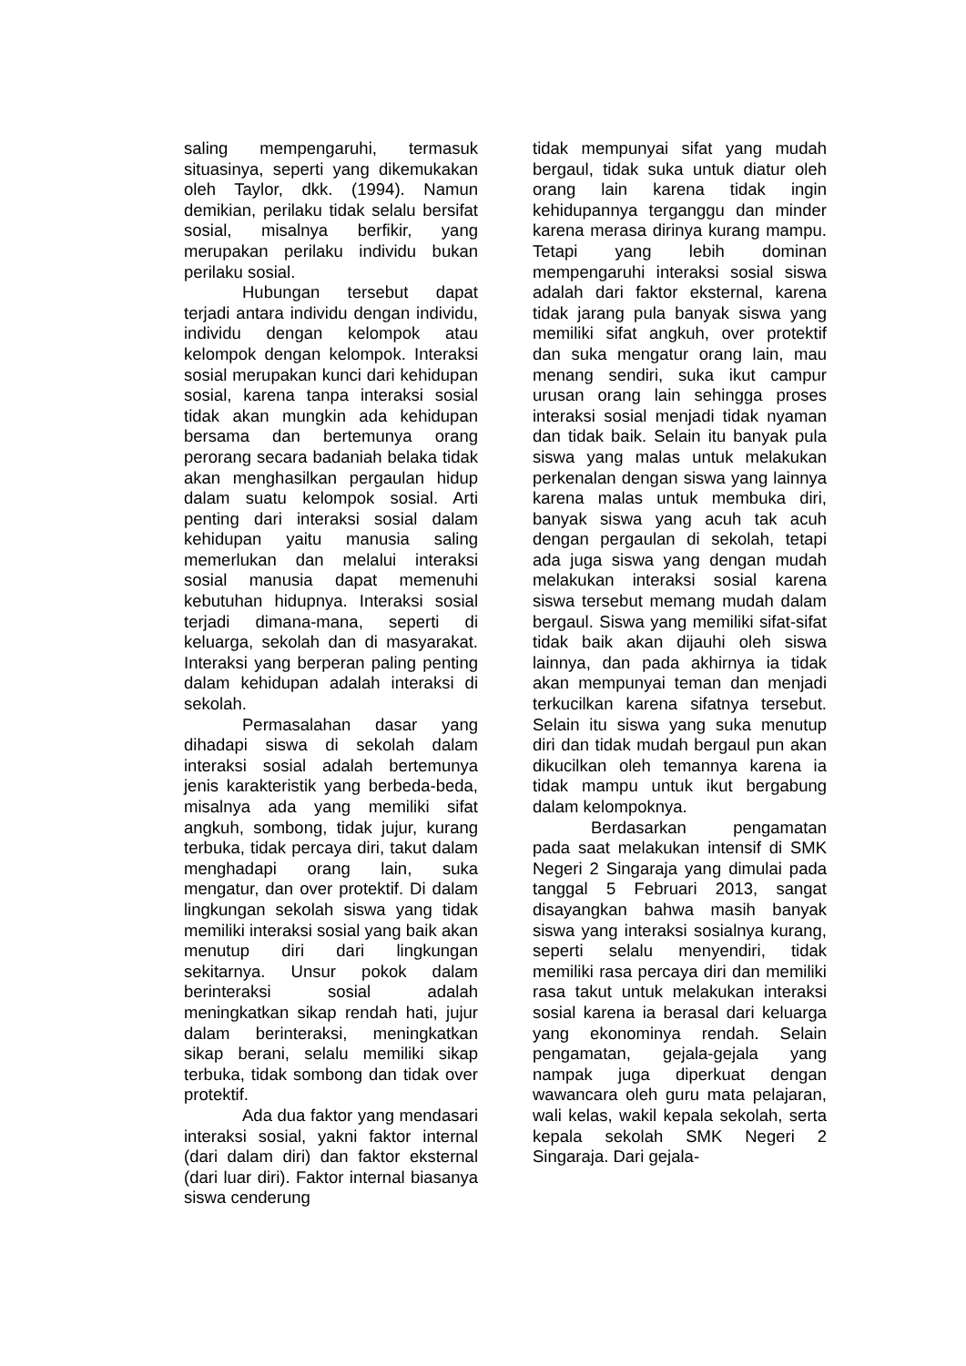saling mempengaruhi, termasuk situasinya, seperti yang dikemukakan oleh Taylor, dkk. (1994). Namun demikian, perilaku tidak selalu bersifat sosial, misalnya berfikir, yang merupakan perilaku individu bukan perilaku sosial.
Hubungan tersebut dapat terjadi antara individu dengan individu, individu dengan kelompok atau kelompok dengan kelompok. Interaksi sosial merupakan kunci dari kehidupan sosial, karena tanpa interaksi sosial tidak akan mungkin ada kehidupan bersama dan bertemunya orang perorang secara badaniah belaka tidak akan menghasilkan pergaulan hidup dalam suatu kelompok sosial. Arti penting dari interaksi sosial dalam kehidupan yaitu manusia saling memerlukan dan melalui interaksi sosial manusia dapat memenuhi kebutuhan hidupnya. Interaksi sosial terjadi dimana-mana, seperti di keluarga, sekolah dan di masyarakat. Interaksi yang berperan paling penting dalam kehidupan adalah interaksi di sekolah.
Permasalahan dasar yang dihadapi siswa di sekolah dalam interaksi sosial adalah bertemunya jenis karakteristik yang berbeda-beda, misalnya ada yang memiliki sifat angkuh, sombong, tidak jujur, kurang terbuka, tidak percaya diri, takut dalam menghadapi orang lain, suka mengatur, dan over protektif. Di dalam lingkungan sekolah siswa yang tidak memiliki interaksi sosial yang baik akan menutup diri dari lingkungan sekitarnya. Unsur pokok dalam berinteraksi sosial adalah meningkatkan sikap rendah hati, jujur dalam berinteraksi, meningkatkan sikap berani, selalu memiliki sikap terbuka, tidak sombong dan tidak over protektif.
Ada dua faktor yang mendasari interaksi sosial, yakni faktor internal (dari dalam diri) dan faktor eksternal (dari luar diri). Faktor internal biasanya siswa cenderung
tidak mempunyai sifat yang mudah bergaul, tidak suka untuk diatur oleh orang lain karena tidak ingin kehidupannya terganggu dan minder karena merasa dirinya kurang mampu. Tetapi yang lebih dominan mempengaruhi interaksi sosial siswa adalah dari faktor eksternal, karena tidak jarang pula banyak siswa yang memiliki sifat angkuh, over protektif dan suka mengatur orang lain, mau menang sendiri, suka ikut campur urusan orang lain sehingga proses interaksi sosial menjadi tidak nyaman dan tidak baik. Selain itu banyak pula siswa yang malas untuk melakukan perkenalan dengan siswa yang lainnya karena malas untuk membuka diri, banyak siswa yang acuh tak acuh dengan pergaulan di sekolah, tetapi ada juga siswa yang dengan mudah melakukan interaksi sosial karena siswa tersebut memang mudah dalam bergaul. Siswa yang memiliki sifat-sifat tidak baik akan dijauhi oleh siswa lainnya, dan pada akhirnya ia tidak akan mempunyai teman dan menjadi terkucilkan karena sifatnya tersebut. Selain itu siswa yang suka menutup diri dan tidak mudah bergaul pun akan dikucilkan oleh temannya karena ia tidak mampu untuk ikut bergabung dalam kelompoknya.
Berdasarkan pengamatan pada saat melakukan intensif di SMK Negeri 2 Singaraja yang dimulai pada tanggal 5 Februari 2013, sangat disayangkan bahwa masih banyak siswa yang interaksi sosialnya kurang, seperti selalu menyendiri, tidak memiliki rasa percaya diri dan memiliki rasa takut untuk melakukan interaksi sosial karena ia berasal dari keluarga yang ekonominya rendah. Selain pengamatan, gejala-gejala yang nampak juga diperkuat dengan wawancara oleh guru mata pelajaran, wali kelas, wakil kepala sekolah, serta kepala sekolah SMK Negeri 2 Singaraja. Dari gejala-